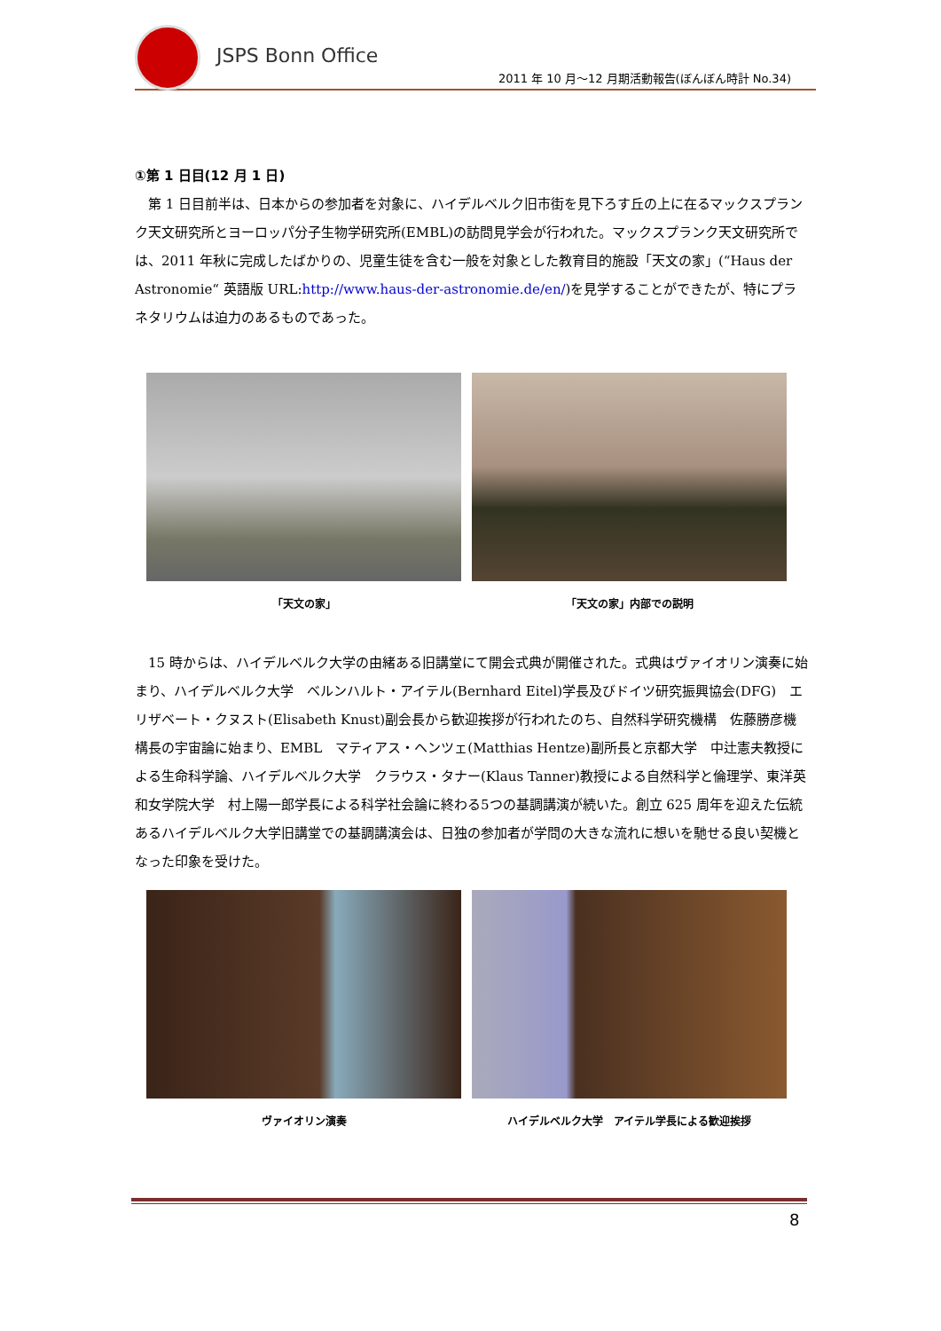JSPS Bonn Office
2011 年 10 月～12 月期活動報告(ぼんぼん時計 No.34)
①第 1 日目(12 月 1 日)
第 1 日目前半は、日本からの参加者を対象に、ハイデルベルク旧市街を見下ろす丘の上に在るマックスプランク天文研究所とヨーロッパ分子生物学研究所(EMBL)の訪問見学会が行われた。マックスプランク天文研究所では、2011 年秋に完成したばかりの、児童生徒を含む一般を対象とした教育目的施設「天文の家」(“Haus der Astronomie“ 英語版 URL:http://www.haus-der-astronomie.de/en/)を見学することができたが、特にプラネタリウムは迫力のあるものであった。
「天文の家」 「天文の家」内部での説明
15 時からは、ハイデルベルク大学の由緒ある旧講堂にて開会式典が開催された。式典はヴァイオリン演奏に始まり、ハイデルベルク大学　ベルンハルト・アイテル(Bernhard Eitel)学長及びドイツ研究振興協会(DFG)　エリザベート・クヌスト(Elisabeth Knust)副会長から歓迎挨拶が行われたのち、自然科学研究機構　佐藤勝彦機構長の宇宙論に始まり、EMBL　マティアス・ヘンツェ(Matthias Hentze)副所長と京都大学　中辻憲夫教授による生命科学論、ハイデルベルク大学　クラウス・タナー(Klaus Tanner)教授による自然科学と倫理学、東洋英和女学院大学　村上陽一郎学長による科学社会論に終わる5つの基調講演が続いた。創立 625 周年を迎えた伝統あるハイデルベルク大学旧講堂での基調講演会は、日独の参加者が学問の大きな流れに想いを馳せる良い契機となった印象を受けた。
ヴァイオリン演奏 ハイデルベルク大学　アイテル学長による歓迎挨拶
8